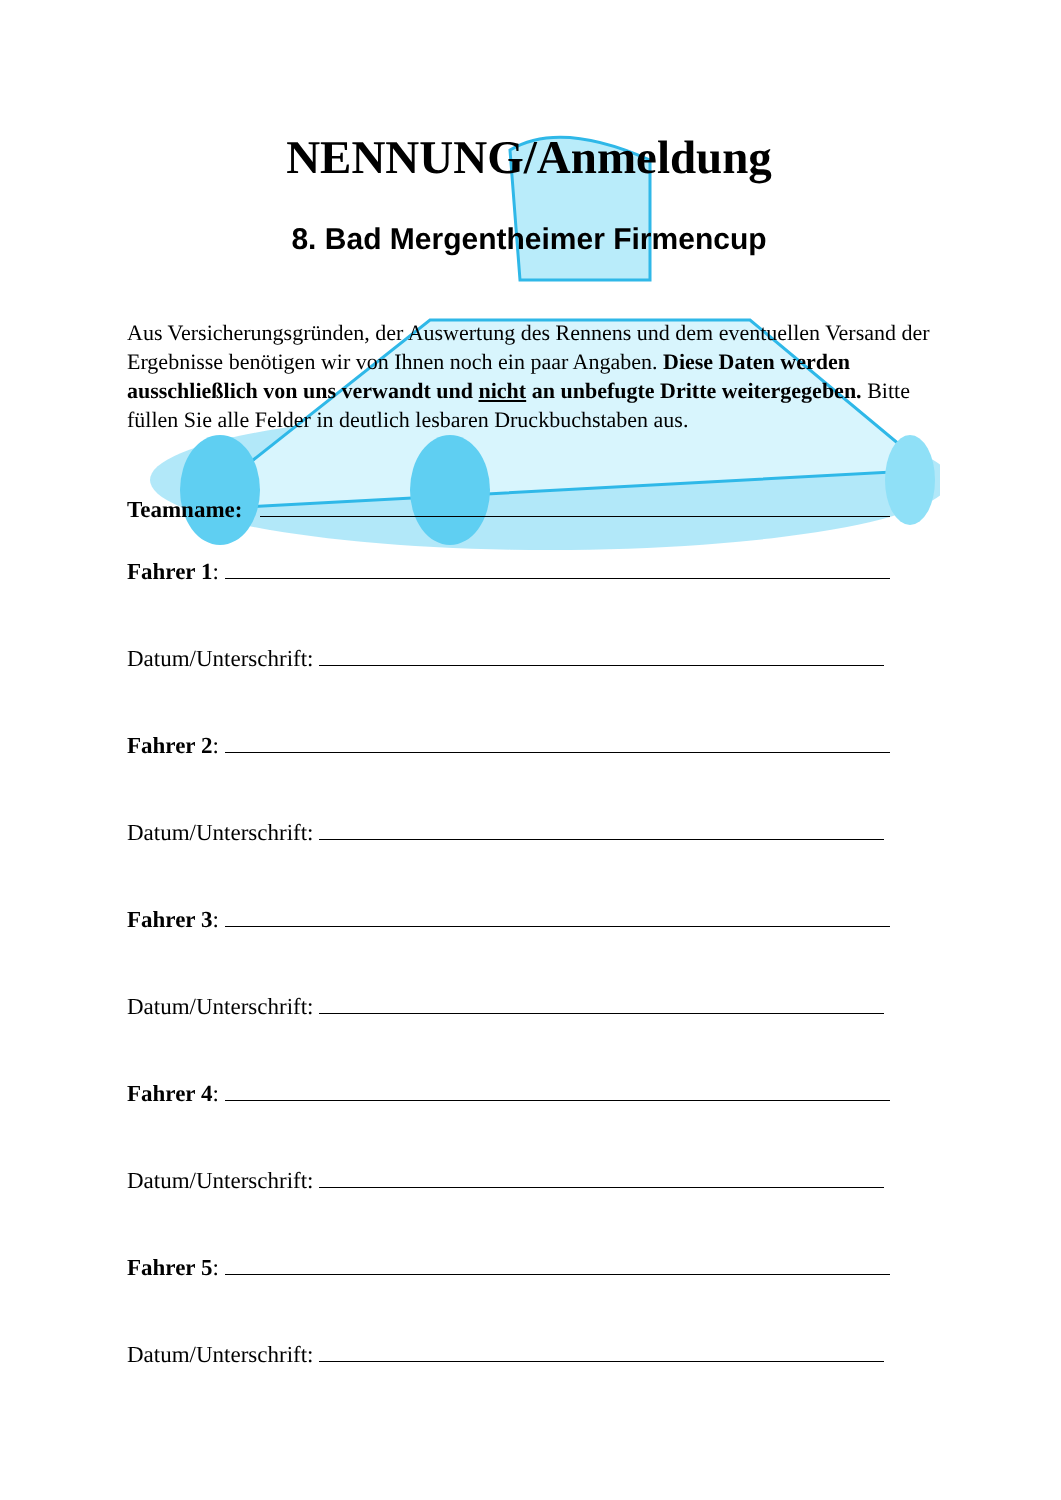NENNUNG/Anmeldung
8. Bad Mergentheimer Firmencup
Aus Versicherungsgründen, der Auswertung des Rennens und dem eventuellen Versand der Ergebnisse benötigen wir von Ihnen noch ein paar Angaben. Diese Daten werden ausschließlich von uns verwandt und nicht an unbefugte Dritte weitergegeben. Bitte füllen Sie alle Felder in deutlich lesbaren Druckbuchstaben aus.
Teamname:
Fahrer 1:
Datum/Unterschrift:
Fahrer 2:
Datum/Unterschrift:
Fahrer 3:
Datum/Unterschrift:
Fahrer 4:
Datum/Unterschrift:
Fahrer 5:
Datum/Unterschrift: